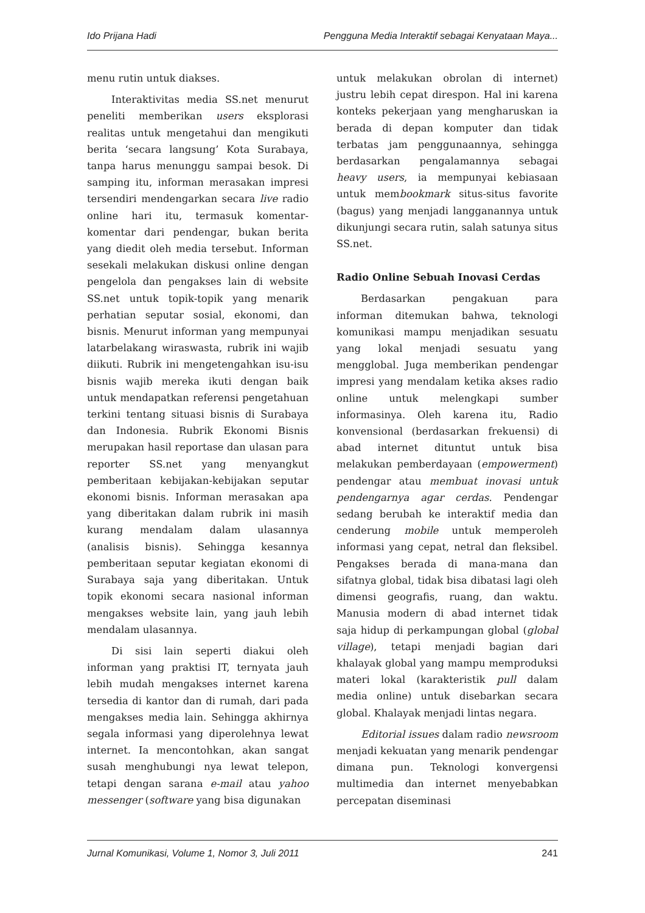Ido Prijana Hadi Pengguna Media Interaktif sebagai Kenyataan Maya...
menu rutin untuk diakses.
Interaktivitas media SS.net menurut peneliti memberikan users eksplorasi realitas untuk mengetahui dan mengikuti berita ‘secara langsung’ Kota Surabaya, tanpa harus menunggu sampai besok. Di samping itu, informan merasakan impresi tersendiri mendengarkan secara live radio online hari itu, termasuk komentar-komentar dari pendengar, bukan berita yang diedit oleh media tersebut. Informan sesekali melakukan diskusi online dengan pengelola dan pengakses lain di website SS.net untuk topik-topik yang menarik perhatian seputar sosial, ekonomi, dan bisnis. Menurut informan yang mempunyai latarbelakang wiraswasta, rubrik ini wajib diikuti. Rubrik ini mengetengahkan isu-isu bisnis wajib mereka ikuti dengan baik untuk mendapatkan referensi pengetahuan terkini tentang situasi bisnis di Surabaya dan Indonesia. Rubrik Ekonomi Bisnis merupakan hasil reportase dan ulasan para reporter SS.net yang menyangkut pemberitaan kebijakan-kebijakan seputar ekonomi bisnis. Informan merasakan apa yang diberitakan dalam rubrik ini masih kurang mendalam dalam ulasannya (analisis bisnis). Sehingga kesannya pemberitaan seputar kegiatan ekonomi di Surabaya saja yang diberitakan. Untuk topik ekonomi secara nasional informan mengakses website lain, yang jauh lebih mendalam ulasannya.
Di sisi lain seperti diakui oleh informan yang praktisi IT, ternyata jauh lebih mudah mengakses internet karena tersedia di kantor dan di rumah, dari pada mengakses media lain. Sehingga akhirnya segala informasi yang diperolehnya lewat internet. Ia mencontohkan, akan sangat susah menghubungi nya lewat telepon, tetapi dengan sarana e-mail atau yahoo messenger (software yang bisa digunakan
untuk melakukan obrolan di internet) justru lebih cepat direspon. Hal ini karena konteks pekerjaan yang mengharuskan ia berada di depan komputer dan tidak terbatas jam penggunaannya, sehingga berdasarkan pengalamannya sebagai heavy users, ia mempunyai kebiasaan untuk membookmark situs-situs favorite (bagus) yang menjadi langganannya untuk dikunjungi secara rutin, salah satunya situs SS.net.
Radio Online Sebuah Inovasi Cerdas
Berdasarkan pengakuan para informan ditemukan bahwa, teknologi komunikasi mampu menjadikan sesuatu yang lokal menjadi sesuatu yang mengglobal. Juga memberikan pendengar impresi yang mendalam ketika akses radio online untuk melengkapi sumber informasinya. Oleh karena itu, Radio konvensional (berdasarkan frekuensi) di abad internet dituntut untuk bisa melakukan pemberdayaan (empowerment) pendengar atau membuat inovasi untuk pendengarnya agar cerdas. Pendengar sedang berubah ke interaktif media dan cenderung mobile untuk memperoleh informasi yang cepat, netral dan fleksibel. Pengakses berada di mana-mana dan sifatnya global, tidak bisa dibatasi lagi oleh dimensi geografis, ruang, dan waktu. Manusia modern di abad internet tidak saja hidup di perkampungan global (global village), tetapi menjadi bagian dari khalayak global yang mampu memproduksi materi lokal (karakteristik pull dalam media online) untuk disebarkan secara global. Khalayak menjadi lintas negara.
Editorial issues dalam radio newsroom menjadi kekuatan yang menarik pendengar dimana pun. Teknologi konvergensi multimedia dan internet menyebabkan percepatan diseminasi
Jurnal Komunikasi, Volume 1, Nomor 3, Juli 2011 241